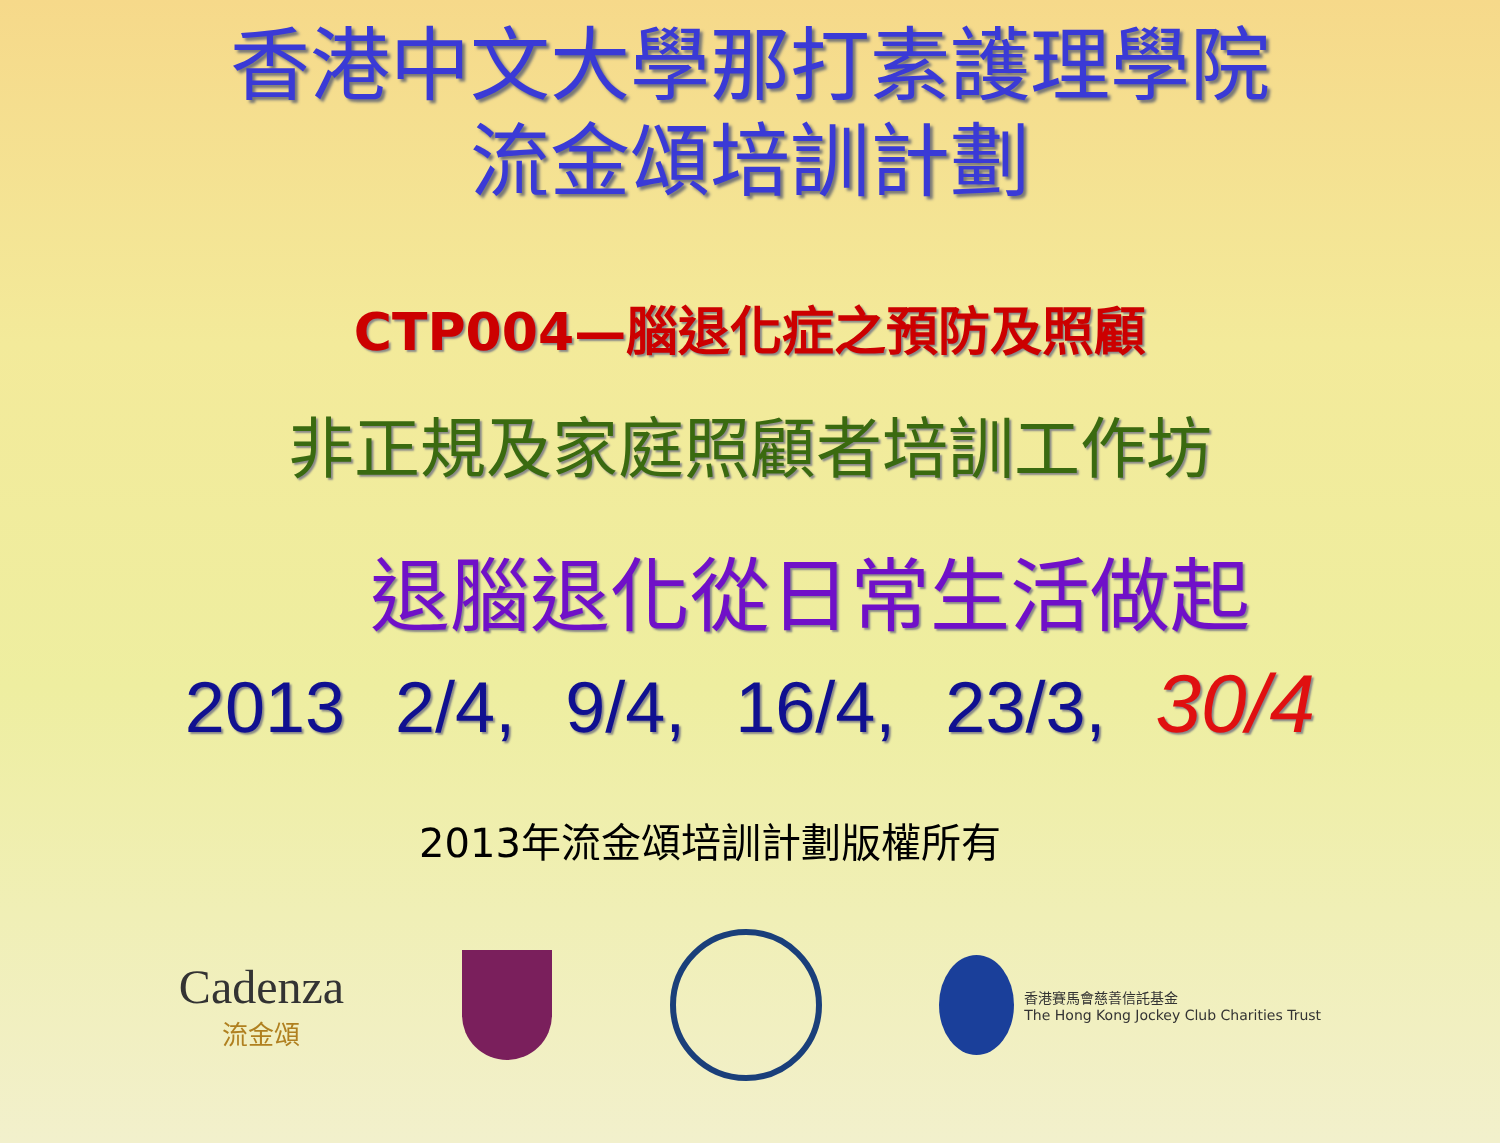香港中文大學那打素護理學院
流金頌培訓計劃
CTP004—腦退化症之預防及照顧
非正規及家庭照顧者培訓工作坊
退腦退化從日常生活做起
2013 2/4, 9/4, 16/4, 23/3, 30/4
2013年流金頌培訓計劃版權所有
Cadenza
流金頌
香港賽馬會慈善信託基金
The Hong Kong Jockey Club Charities Trust